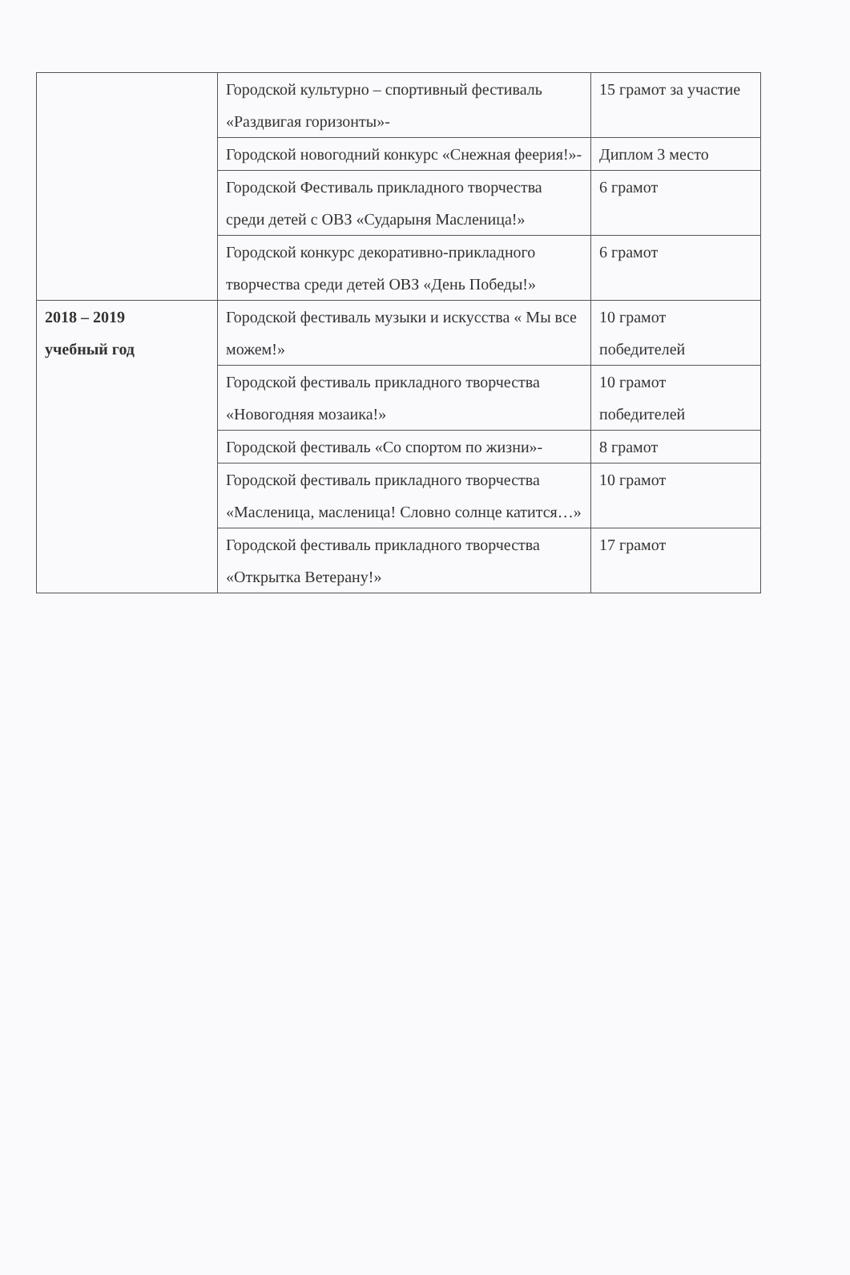| | Городской культурно – спортивный фестиваль «Раздвигая горизонты»- | 15 грамот за участие |
| | Городской новогодний конкурс «Снежная феерия!»- | Диплом 3 место |
| | Городской Фестиваль прикладного творчества среди детей с ОВЗ «Сударыня Масленица!» | 6 грамот |
| | Городской конкурс декоративно-прикладного творчества среди детей ОВЗ «День Победы!» | 6 грамот |
| 2018 – 2019 учебный год | Городской фестиваль музыки и искусства « Мы все можем!» | 10 грамот победителей |
| | Городской фестиваль прикладного творчества «Новогодняя мозаика!» | 10 грамот победителей |
| | Городской фестиваль «Со спортом по жизни»- | 8 грамот |
| | Городской фестиваль прикладного творчества «Масленица, масленица! Словно солнце катится…» | 10 грамот |
| | Городской фестиваль прикладного творчества «Открытка Ветерану!» | 17 грамот |